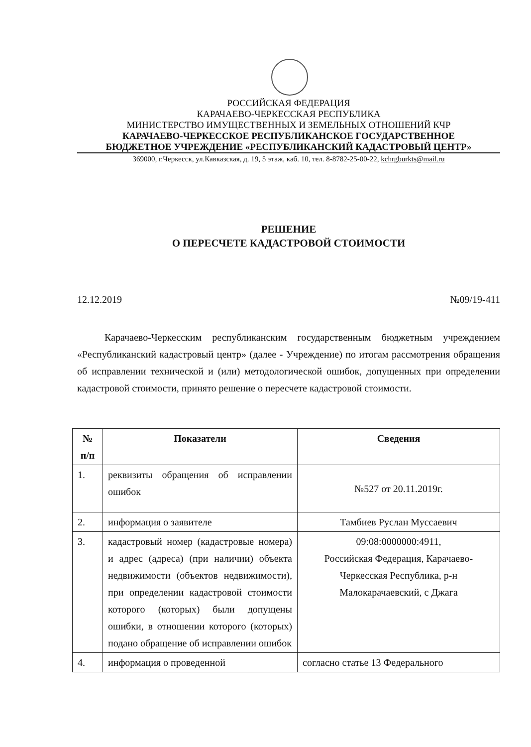РОССИЙСКАЯ ФЕДЕРАЦИЯ
КАРАЧАЕВО-ЧЕРКЕССКАЯ РЕСПУБЛИКА
МИНИСТЕРСТВО ИМУЩЕСТВЕННЫХ И ЗЕМЕЛЬНЫХ ОТНОШЕНИЙ КЧР
КАРАЧАЕВО-ЧЕРКЕССКОЕ РЕСПУБЛИКАНСКОЕ ГОСУДАРСТВЕННОЕ
БЮДЖЕТНОЕ УЧРЕЖДЕНИЕ «РЕСПУБЛИКАНСКИЙ КАДАСТРОВЫЙ ЦЕНТР»
369000, г.Черкесск, ул.Кавказская, д. 19, 5 этаж, каб. 10, тел. 8-8782-25-00-22, kchrgburkts@mail.ru
РЕШЕНИЕ
О ПЕРЕСЧЕТЕ КАДАСТРОВОЙ СТОИМОСТИ
12.12.2019 №09/19-411
Карачаево-Черкесским республиканским государственным бюджетным учреждением «Республиканский кадастровый центр» (далее - Учреждение) по итогам рассмотрения обращения об исправлении технической и (или) методологической ошибок, допущенных при определении кадастровой стоимости, принято решение о пересчете кадастровой стоимости.
| № п/п | Показатели | Сведения |
| --- | --- | --- |
| 1. | реквизиты обращения об исправлении ошибок | №527 от 20.11.2019г. |
| 2. | информация о заявителе | Тамбиев Руслан Муссаевич |
| 3. | кадастровый номер (кадастровые номера) и адрес (адреса) (при наличии) объекта недвижимости (объектов недвижимости), при определении кадастровой стоимости которого (которых) были допущены ошибки, в отношении которого (которых) подано обращение об исправлении ошибок | 09:08:0000000:4911, Российская Федерация, Карачаево-Черкесская Республика, р-н Малокарачаевский, с Джага |
| 4. | информация о проведенной | согласно статье 13 Федерального |